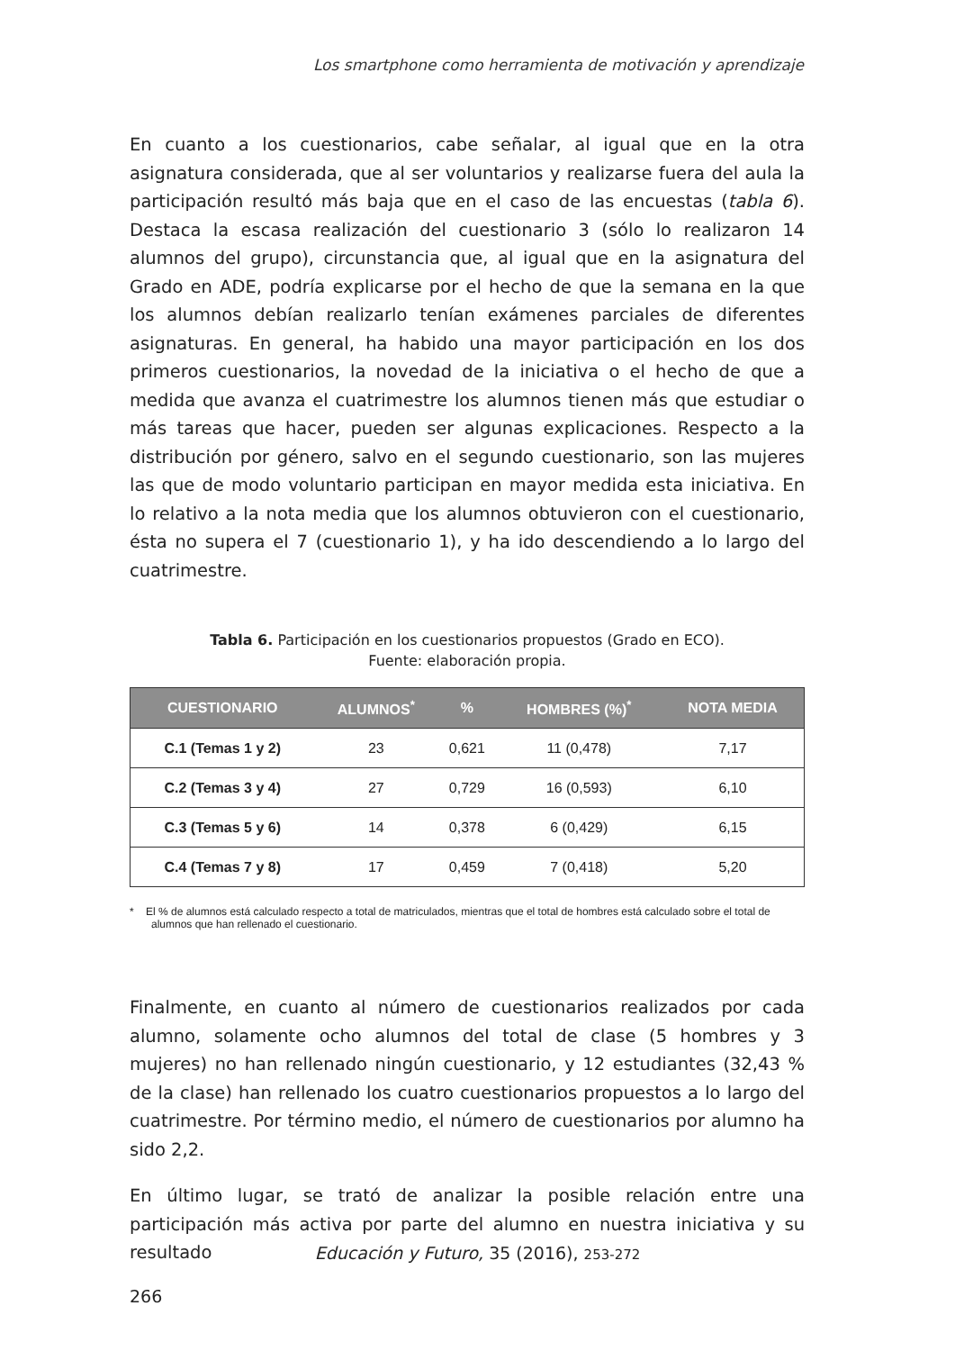Los smartphone como herramienta de motivación y aprendizaje
En cuanto a los cuestionarios, cabe señalar, al igual que en la otra asignatura considerada, que al ser voluntarios y realizarse fuera del aula la participación resultó más baja que en el caso de las encuestas (tabla 6). Destaca la escasa realización del cuestionario 3 (sólo lo realizaron 14 alumnos del grupo), circunstancia que, al igual que en la asignatura del Grado en ADE, podría explicarse por el hecho de que la semana en la que los alumnos debían realizarlo tenían exámenes parciales de diferentes asignaturas. En general, ha habido una mayor participación en los dos primeros cuestionarios, la novedad de la iniciativa o el hecho de que a medida que avanza el cuatrimestre los alumnos tienen más que estudiar o más tareas que hacer, pueden ser algunas explicaciones. Respecto a la distribución por género, salvo en el segundo cuestionario, son las mujeres las que de modo voluntario participan en mayor medida esta iniciativa. En lo relativo a la nota media que los alumnos obtuvieron con el cuestionario, ésta no supera el 7 (cuestionario 1), y ha ido descendiendo a lo largo del cuatrimestre.
Tabla 6. Participación en los cuestionarios propuestos (Grado en ECO).
Fuente: elaboración propia.
| CUESTIONARIO | ALUMNOS<sup>*</sup> | % | HOMBRES (%)<sup>*</sup> | NOTA MEDIA |
| --- | --- | --- | --- | --- |
| C.1 (Temas 1 y 2) | 23 | 0,621 | 11 (0,478) | 7,17 |
| C.2 (Temas 3 y 4) | 27 | 0,729 | 16 (0,593) | 6,10 |
| C.3 (Temas 5 y 6) | 14 | 0,378 | 6 (0,429) | 6,15 |
| C.4 (Temas 7 y 8) | 17 | 0,459 | 7 (0,418) | 5,20 |
* El % de alumnos está calculado respecto a total de matriculados, mientras que el total de hombres está calculado sobre el total de alumnos que han rellenado el cuestionario.
Finalmente, en cuanto al número de cuestionarios realizados por cada alumno, solamente ocho alumnos del total de clase (5 hombres y 3 mujeres) no han rellenado ningún cuestionario, y 12 estudiantes (32,43 % de la clase) han rellenado los cuatro cuestionarios propuestos a lo largo del cuatrimestre. Por término medio, el número de cuestionarios por alumno ha sido 2,2.
En último lugar, se trató de analizar la posible relación entre una participación más activa por parte del alumno en nuestra iniciativa y su resultado
Educación y Futuro, 35 (2016), 253-272
266